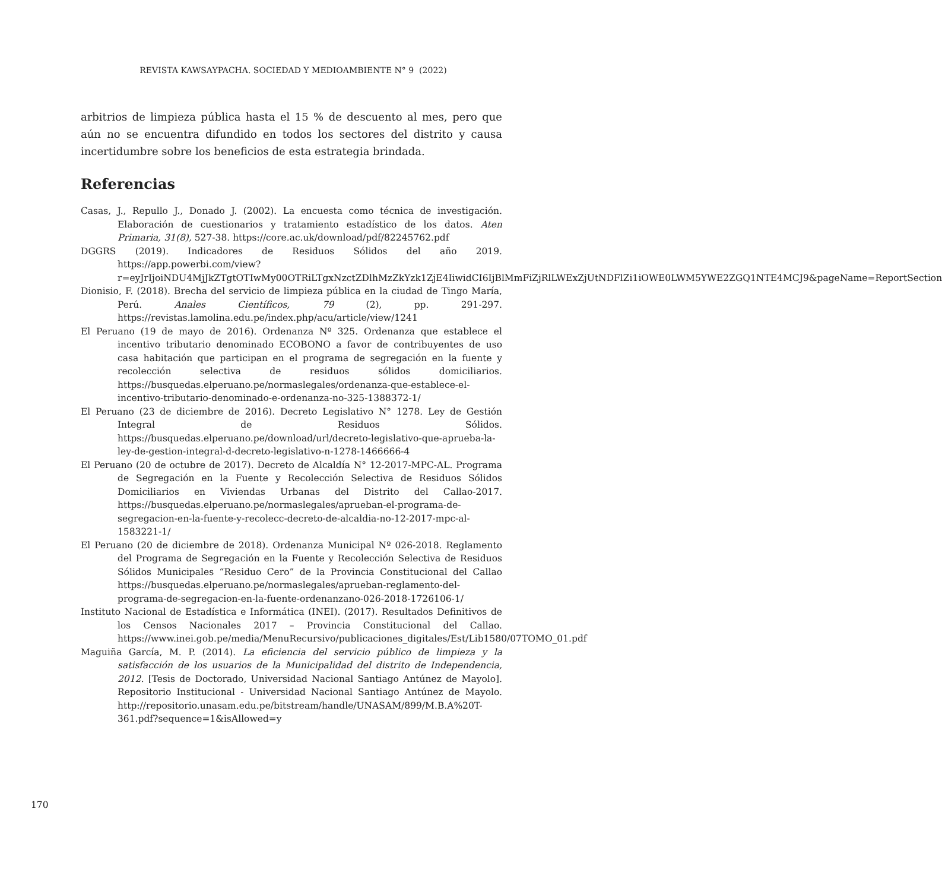REVISTA KAWSAYPACHA. SOCIEDAD Y MEDIOAMBIENTE N° 9 (2022)
arbitrios de limpieza pública hasta el 15 % de descuento al mes, pero que aún no se encuentra difundido en todos los sectores del distrito y causa incertidumbre sobre los beneficios de esta estrategia brindada.
Referencias
Casas, J., Repullo J., Donado J. (2002). La encuesta como técnica de investigación. Elaboración de cuestionarios y tratamiento estadístico de los datos. Aten Primaria, 31(8), 527-38. https://core.ac.uk/download/pdf/82245762.pdf
DGGRS (2019). Indicadores de Residuos Sólidos del año 2019. https://app.powerbi.com/view?r=eyJrIjoiNDU4MjJkZTgtOTIwMy00OTRiLTgxNzctZDlhMzZkYzk1ZjE4IiwidCI6IjBlMmFiZjRlLWExZjUtNDFlZi1iOWE0LWM5YWE2ZGQ1NTE4MCJ9&pageName=ReportSection
Dionisio, F. (2018). Brecha del servicio de limpieza pública en la ciudad de Tingo María, Perú. Anales Científicos, 79 (2), pp. 291-297. https://revistas.lamolina.edu.pe/index.php/acu/article/view/1241
El Peruano (19 de mayo de 2016). Ordenanza Nº 325. Ordenanza que establece el incentivo tributario denominado ECOBONO a favor de contribuyentes de uso casa habitación que participan en el programa de segregación en la fuente y recolección selectiva de residuos sólidos domiciliarios. https://busquedas.elperuano.pe/normaslegales/ordenanza-que-establece-el-incentivo-tributario-denominado-e-ordenanza-no-325-1388372-1/
El Peruano (23 de diciembre de 2016). Decreto Legislativo N° 1278. Ley de Gestión Integral de Residuos Sólidos. https://busquedas.elperuano.pe/download/url/decreto-legislativo-que-aprueba-la-ley-de-gestion-integral-d-decreto-legislativo-n-1278-1466666-4
El Peruano (20 de octubre de 2017). Decreto de Alcaldía N° 12-2017-MPC-AL. Programa de Segregación en la Fuente y Recolección Selectiva de Residuos Sólidos Domiciliarios en Viviendas Urbanas del Distrito del Callao-2017. https://busquedas.elperuano.pe/normaslegales/aprueban-el-programa-de-segregacion-en-la-fuente-y-recolecc-decreto-de-alcaldia-no-12-2017-mpc-al-1583221-1/
El Peruano (20 de diciembre de 2018). Ordenanza Municipal Nº 026-2018. Reglamento del Programa de Segregación en la Fuente y Recolección Selectiva de Residuos Sólidos Municipales “Residuo Cero” de la Provincia Constitucional del Callao https://busquedas.elperuano.pe/normaslegales/aprueban-reglamento-del-programa-de-segregacion-en-la-fuente-ordenanzano-026-2018-1726106-1/
Instituto Nacional de Estadística e Informática (INEI). (2017). Resultados Definitivos de los Censos Nacionales 2017 – Provincia Constitucional del Callao. https://www.inei.gob.pe/media/MenuRecursivo/publicaciones_digitales/Est/Lib1580/07TOMO_01.pdf
Maguiña García, M. P. (2014). La eficiencia del servicio público de limpieza y la satisfacción de los usuarios de la Municipalidad del distrito de Independencia, 2012. [Tesis de Doctorado, Universidad Nacional Santiago Antúnez de Mayolo]. Repositorio Institucional - Universidad Nacional Santiago Antúnez de Mayolo. http://repositorio.unasam.edu.pe/bitstream/handle/UNASAM/899/M.B.A%20T-361.pdf?sequence=1&isAllowed=y
170